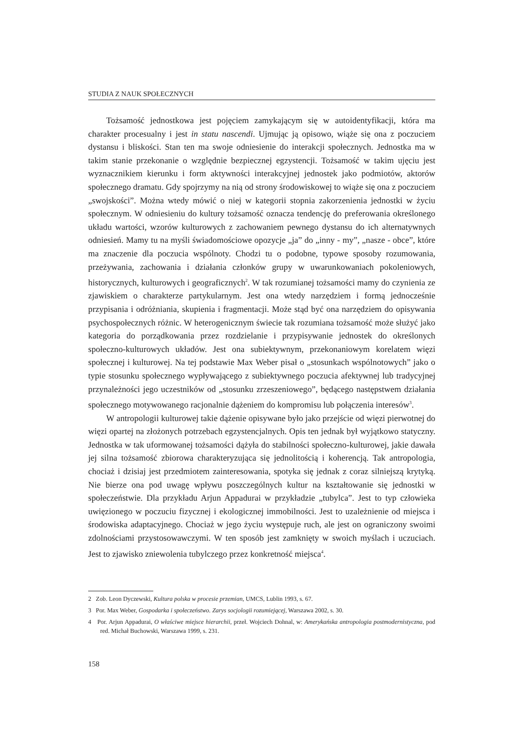STUDIA Z NAUK SPOŁECZNYCH
Tożsamość jednostkowa jest pojęciem zamykającym się w autoidentyfikacji, która ma charakter procesualny i jest in statu nascendi. Ujmując ją opisowo, wiąże się ona z poczuciem dystansu i bliskości. Stan ten ma swoje odniesienie do interakcji społecznych. Jednostka ma w takim stanie przekonanie o względnie bezpiecznej egzystencji. Tożsamość w takim ujęciu jest wyznacznikiem kierunku i form aktywności interakcyjnej jednostek jako podmiotów, aktorów społecznego dramatu. Gdy spojrzymy na nią od strony środowiskowej to wiąże się ona z poczuciem „swojskości”. Można wtedy mówić o niej w kategorii stopnia zakorzenienia jednostki w życiu społecznym. W odniesieniu do kultury tożsamość oznacza tendencję do preferowania określonego układu wartości, wzorów kulturowych z zachowaniem pewnego dystansu do ich alternatywnych odniesień. Mamy tu na myśli świadomościowe opozycje „ja” do „inny - my”, „nasze - obce”, które ma znaczenie dla poczucia wspólnoty. Chodzi tu o podobne, typowe sposoby rozumowania, przeżywania, zachowania i działania członków grupy w uwarunkowaniach pokoleniowych, historycznych, kulturowych i geograficznych<sup>2</sup>. W tak rozumianej tożsamości mamy do czynienia ze zjawiskiem o charakterze partykularnym. Jest ona wtedy narzędziem i formą jednocześnie przypisania i odróżniania, skupienia i fragmentacji. Może stąd być ona narzędziem do opisywania psychospołecznych różnic. W heterogenicznym świecie tak rozumiana tożsamość może służyć jako kategoria do porządkowania przez rozdzielanie i przypisywanie jednostek do określonych społeczno-kulturowych układów. Jest ona subiektywnym, przekonaniowym korelatem więzi społecznej i kulturowej. Na tej podstawie Max Weber pisał o „stosunkach wspólnotowych” jako o typie stosunku społecznego wypływającego z subiektywnego poczucia afektywnej lub tradycyjnej przynależności jego uczestników od „stosunku zrzeszeniowego”, będącego następstwem działania społecznego motywowanego racjonalnie dążeniem do kompromisu lub połączenia interesów<sup>3</sup>.
W antropologii kulturowej takie dążenie opisywane było jako przejście od więzi pierwotnej do więzi opartej na złożonych potrzebach egzystencjalnych. Opis ten jednak był wyjątkowo statyczny. Jednostka w tak uformowanej tożsamości dążyła do stabilności społeczno-kulturowej, jakie dawała jej silna tożsamość zbiorowa charakteryzująca się jednolitością i koherencją. Tak antropologia, chociaż i dzisiaj jest przedmiotem zainteresowania, spotyka się jednak z coraz silniejszą krytyką. Nie bierze ona pod uwagę wpływu poszczególnych kultur na kształtowanie się jednostki w społeczeństwie. Dla przykładu Arjun Appadurai w przykładzie „tubylca”. Jest to typ człowieka uwięzionego w poczuciu fizycznej i ekologicznej immobilności. Jest to uzależnienie od miejsca i środowiska adaptacyjnego. Chociaż w jego życiu występuje ruch, ale jest on ograniczony swoimi zdolnościami przystosowawczymi. W ten sposób jest zamknięty w swoich myślach i uczuciach. Jest to zjawisko zniewolenia tubylczego przez konkretność miejsca<sup>4</sup>.
2 Zob. Leon Dyczewski, Kultura polska w procesie przemian, UMCS, Lublin 1993, s. 67.
3 Por. Max Weber, Gospodarka i społeczeństwo. Zarys socjologii rozumiejącej, Warszawa 2002, s. 30.
4 Por. Arjun Appadurai, O właściwe miejsce hierarchii, przeł. Wojciech Dohnal, w: Amerykańska antropologia postmodernistyczna, pod red. Michał Buchowski, Warszawa 1999, s. 231.
158